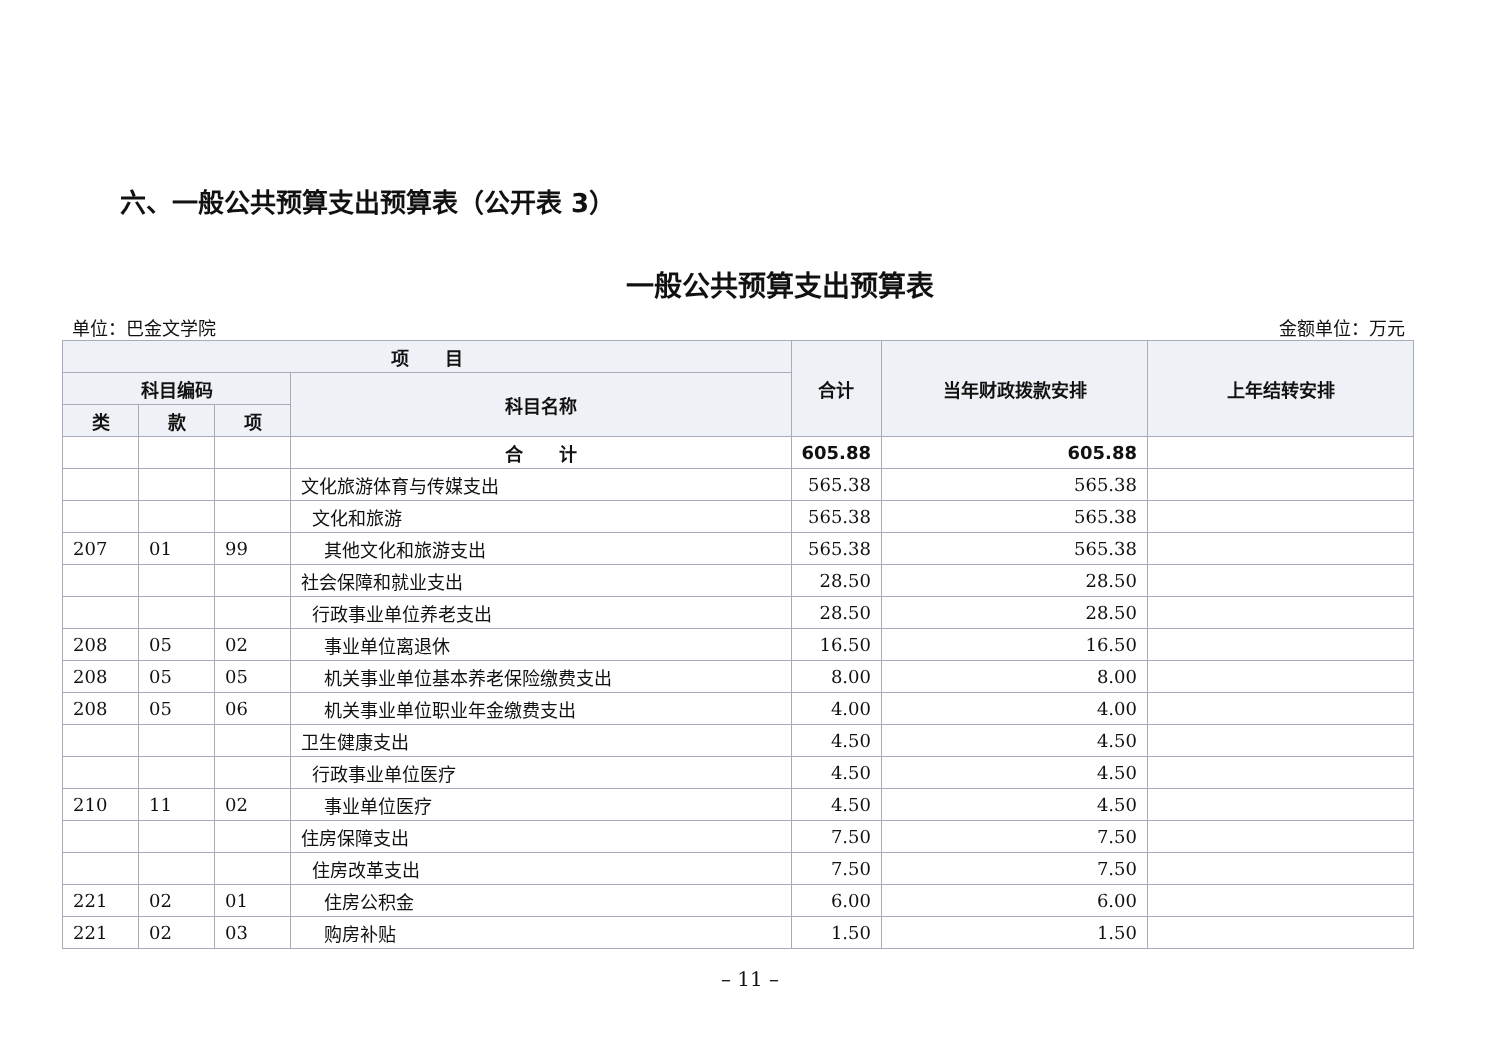六、一般公共预算支出预算表（公开表 3）
一般公共预算支出预算表
单位：巴金文学院 金额单位：万元
| 项 目 | | | | 合计 | 当年财政拨款安排 | 上年结转安排 |
| --- | --- | --- | --- | --- | --- | --- |
| 科目编码 | | | 科目名称 | | | |
| 类 | 款 | 项 | | | | |
| | | | 合 计 | 605.88 | 605.88 | |
| | | | 文化旅游体育与传媒支出 | 565.38 | 565.38 | |
| | | | 文化和旅游 | 565.38 | 565.38 | |
| 207 | 01 | 99 | 其他文化和旅游支出 | 565.38 | 565.38 | |
| | | | 社会保障和就业支出 | 28.50 | 28.50 | |
| | | | 行政事业单位养老支出 | 28.50 | 28.50 | |
| 208 | 05 | 02 | 事业单位离退休 | 16.50 | 16.50 | |
| 208 | 05 | 05 | 机关事业单位基本养老保险缴费支出 | 8.00 | 8.00 | |
| 208 | 05 | 06 | 机关事业单位职业年金缴费支出 | 4.00 | 4.00 | |
| | | | 卫生健康支出 | 4.50 | 4.50 | |
| | | | 行政事业单位医疗 | 4.50 | 4.50 | |
| 210 | 11 | 02 | 事业单位医疗 | 4.50 | 4.50 | |
| | | | 住房保障支出 | 7.50 | 7.50 | |
| | | | 住房改革支出 | 7.50 | 7.50 | |
| 221 | 02 | 01 | 住房公积金 | 6.00 | 6.00 | |
| 221 | 02 | 03 | 购房补贴 | 1.50 | 1.50 | |
– 11 –